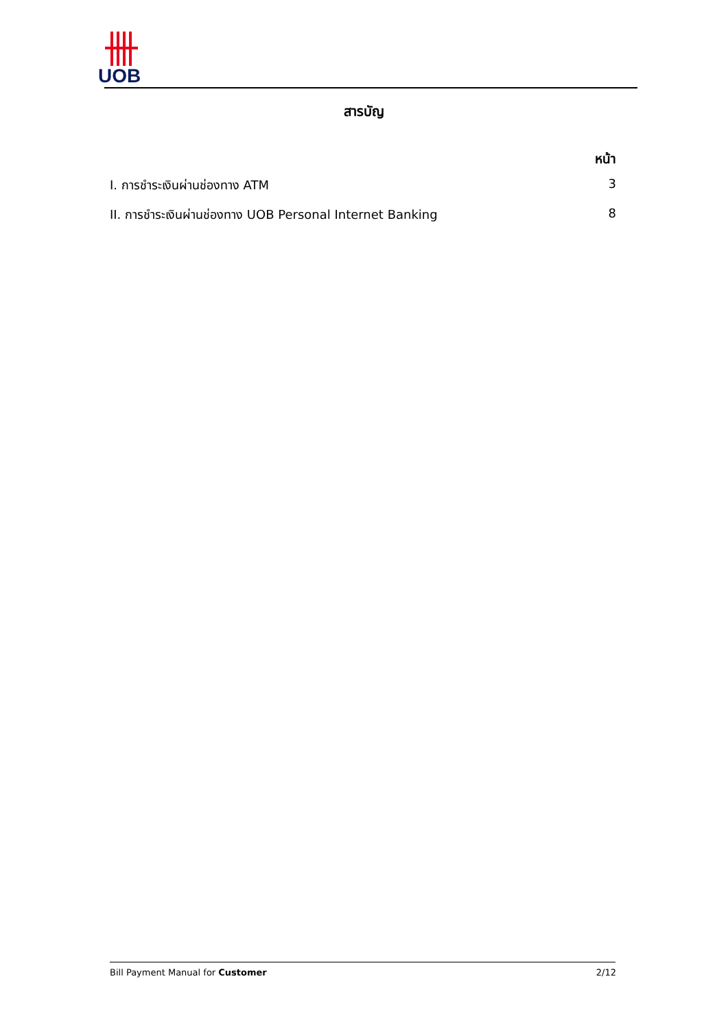UOB
สารบัญ
หน้า
I. การชำระเงินผ่านช่องทาง ATM 3
II. การชำระเงินผ่านช่องทาง UOB Personal Internet Banking 8
Bill Payment Manual for Customer 2/12